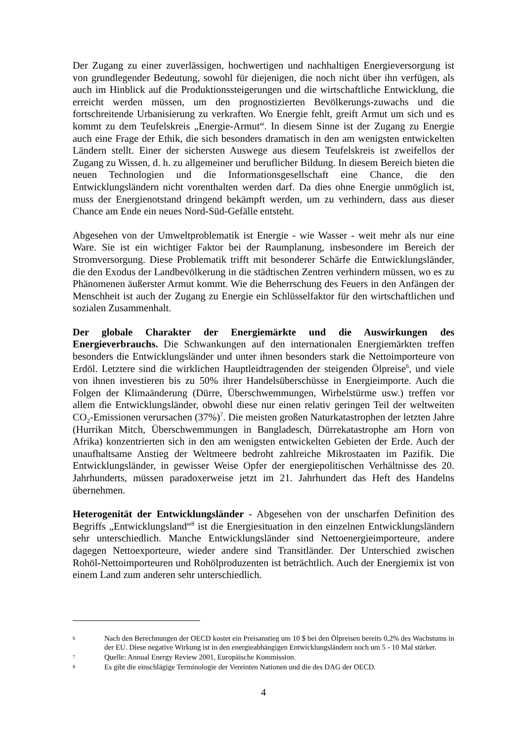Der Zugang zu einer zuverlässigen, hochwertigen und nachhaltigen Energieversorgung ist von grundlegender Bedeutung, sowohl für diejenigen, die noch nicht über ihn verfügen, als auch im Hinblick auf die Produktionssteigerungen und die wirtschaftliche Entwicklung, die erreicht werden müssen, um den prognostizierten Bevölkerungs-zuwachs und die fortschreitende Urbanisierung zu verkraften. Wo Energie fehlt, greift Armut um sich und es kommt zu dem Teufelskreis „Energie-Armut“. In diesem Sinne ist der Zugang zu Energie auch eine Frage der Ethik, die sich besonders dramatisch in den am wenigsten entwickelten Ländern stellt. Einer der sichersten Auswege aus diesem Teufelskreis ist zweifellos der Zugang zu Wissen, d. h. zu allgemeiner und beruflicher Bildung. In diesem Bereich bieten die neuen Technologien und die Informationsgesellschaft eine Chance, die den Entwicklungsländern nicht vorenthalten werden darf. Da dies ohne Energie unmöglich ist, muss der Energienotstand dringend bekämpft werden, um zu verhindern, dass aus dieser Chance am Ende ein neues Nord-Süd-Gefälle entsteht.
Abgesehen von der Umweltproblematik ist Energie - wie Wasser - weit mehr als nur eine Ware. Sie ist ein wichtiger Faktor bei der Raumplanung, insbesondere im Bereich der Stromversorgung. Diese Problematik trifft mit besonderer Schärfe die Entwicklungsländer, die den Exodus der Landbevölkerung in die städtischen Zentren verhindern müssen, wo es zu Phänomenen äußerster Armut kommt. Wie die Beherrschung des Feuers in den Anfängen der Menschheit ist auch der Zugang zu Energie ein Schlüsselfaktor für den wirtschaftlichen und sozialen Zusammenhalt.
Der globale Charakter der Energiemärkte und die Auswirkungen des Energieverbrauchs. Die Schwankungen auf den internationalen Energiemärkten treffen besonders die Entwicklungsländer und unter ihnen besonders stark die Nettoimporteure von Erdöl. Letztere sind die wirklichen Hauptleidtragenden der steigenden Ölpreise<sup>6</sup>, und viele von ihnen investieren bis zu 50% ihrer Handelsüberschüsse in Energieimporte. Auch die Folgen der Klimaänderung (Dürre, Überschwemmungen, Wirbelstürme usw.) treffen vor allem die Entwicklungsländer, obwohl diese nur einen relativ geringen Teil der weltweiten CO<sub>2</sub>-Emissionen verursachen (37%)<sup>7</sup>. Die meisten großen Naturkatastrophen der letzten Jahre (Hurrikan Mitch, Überschwemmungen in Bangladesch, Dürrekatastrophe am Horn von Afrika) konzentrierten sich in den am wenigsten entwickelten Gebieten der Erde. Auch der unaufhaltsame Anstieg der Weltmeere bedroht zahlreiche Mikrostaaten im Pazifik. Die Entwicklungsländer, in gewisser Weise Opfer der energiepolitischen Verhältnisse des 20. Jahrhunderts, müssen paradoxerweise jetzt im 21. Jahrhundert das Heft des Handelns übernehmen.
Heterogenität der Entwicklungsländer - Abgesehen von der unscharfen Definition des Begriffs „Entwicklungsland“<sup>8</sup> ist die Energiesituation in den einzelnen Entwicklungsländern sehr unterschiedlich. Manche Entwicklungsländer sind Nettoenergieimporteure, andere dagegen Nettoexporteure, wieder andere sind Transitländer. Der Unterschied zwischen Rohöl-Nettoimporteuren und Rohölproduzenten ist beträchtlich. Auch der Energiemix ist von einem Land zum anderen sehr unterschiedlich.
6 Nach den Berechnungen der OECD kostet ein Preisanstieg um 10 $ bei den Ölpreisen bereits 0,2% des Wachstums in der EU. Diese negative Wirkung ist in den energieabhängigen Entwicklungsländern noch um 5 - 10 Mal stärker.
7 Quelle: Annual Energy Review 2001, Europäische Kommission.
8 Es gibt die einschlägige Terminologie der Vereinten Nationen und die des DAG der OECD.
4